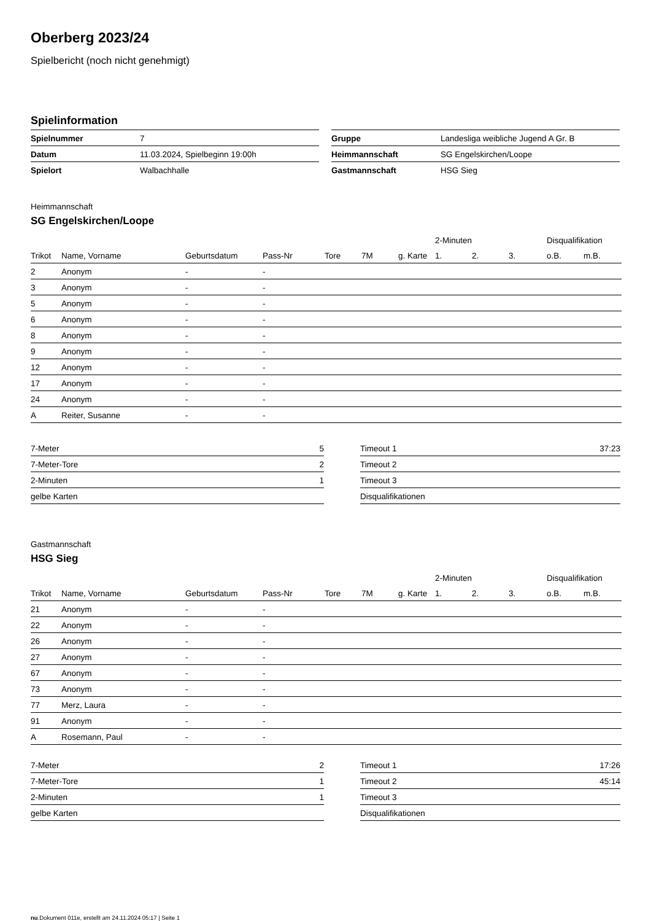Oberberg 2023/24
Spielbericht (noch nicht genehmigt)
Spielinformation
| Spielnummer | 7 |
| Datum | 11.03.2024, Spielbeginn 19:00h |
| Spielort | Walbachhalle |
| Gruppe | Landesliga weibliche Jugend A Gr. B |
| Heimmannschaft | SG Engelskirchen/Loope |
| Gastmannschaft | HSG Sieg |
Heimmannschaft
SG Engelskirchen/Loope
| | | | | | | | 2-Minuten | | | Disqualifikation | |
| --- | --- | --- | --- | --- | --- | --- | --- | --- | --- | --- | --- |
| Trikot | Name, Vorname | Geburtsdatum | Pass-Nr | Tore | 7M | g. Karte | 1. | 2. | 3. | o.B. | m.B. |
| 2 | Anonym | - | - | | | | | | | | |
| 3 | Anonym | - | - | | | | | | | | |
| 5 | Anonym | - | - | | | | | | | | |
| 6 | Anonym | - | - | | | | | | | | |
| 8 | Anonym | - | - | | | | | | | | |
| 9 | Anonym | - | - | | | | | | | | |
| 12 | Anonym | - | - | | | | | | | | |
| 17 | Anonym | - | - | | | | | | | | |
| 24 | Anonym | - | - | | | | | | | | |
| A | Reiter, Susanne | - | - | | | | | | | | |
| 7-Meter | 5 |
| 7-Meter-Tore | 2 |
| 2-Minuten | 1 |
| gelbe Karten | |
| Timeout 1 | 37:23 |
| Timeout 2 | |
| Timeout 3 | |
| Disqualifikationen | |
Gastmannschaft
HSG Sieg
| | | | | | | | 2-Minuten | | | Disqualifikation | |
| --- | --- | --- | --- | --- | --- | --- | --- | --- | --- | --- | --- |
| Trikot | Name, Vorname | Geburtsdatum | Pass-Nr | Tore | 7M | g. Karte | 1. | 2. | 3. | o.B. | m.B. |
| 21 | Anonym | - | - | | | | | | | | |
| 22 | Anonym | - | - | | | | | | | | |
| 26 | Anonym | - | - | | | | | | | | |
| 27 | Anonym | - | - | | | | | | | | |
| 67 | Anonym | - | - | | | | | | | | |
| 73 | Anonym | - | - | | | | | | | | |
| 77 | Merz, Laura | - | - | | | | | | | | |
| 91 | Anonym | - | - | | | | | | | | |
| A | Rosemann, Paul | - | - | | | | | | | | |
| 7-Meter | 2 |
| 7-Meter-Tore | 1 |
| 2-Minuten | 1 |
| gelbe Karten | |
| Timeout 1 | 17:26 |
| Timeout 2 | 45:14 |
| Timeout 3 | |
| Disqualifikationen | |
nu.Dokument 011e, erstellt am 24.11.2024 05:17 | Seite 1